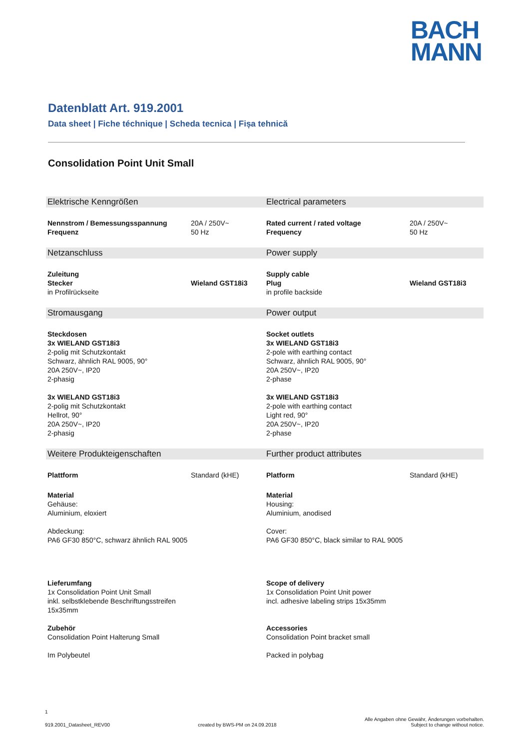BACH
MANN
Datenblatt Art. 919.2001
Data sheet | Fiche téchnique | Scheda tecnica | Fișa tehnică
Consolidation Point Unit Small
| Elektrische Kenngrößen | | Electrical parameters | |
| Nennstrom / Bemessungsspannung Frequenz | 20A / 250V~ 50 Hz | Rated current / rated voltage Frequency | 20A / 250V~ 50 Hz |
| Netzanschluss | | Power supply | |
| Zuleitung Stecker in Profilrückseite | Wieland GST18i3 | Supply cable Plug in profile backside | Wieland GST18i3 |
| Stromausgang | | Power output | |
| Steckdosen 3x WIELAND GST18i3 2-polig mit Schutzkontakt Schwarz, ähnlich RAL 9005, 90° 20A 250V~, IP20 2-phasig 3x WIELAND GST18i3 2-polig mit Schutzkontakt Hellrot, 90° 20A 250V~, IP20 2-phasig | | Socket outlets 3x WIELAND GST18i3 2-pole with earthing contact Schwarz, ähnlich RAL 9005, 90° 20A 250V~, IP20 2-phase 3x WIELAND GST18i3 2-pole with earthing contact Light red, 90° 20A 250V~, IP20 2-phase | |
| Weitere Produkteigenschaften | | Further product attributes | |
| Plattform | Standard (kHE) | Platform | Standard (kHE) |
| Material Gehäuse: Aluminium, eloxiert Abdeckung: PA6 GF30 850°C, schwarz ähnlich RAL 9005 | | Material Housing: Aluminium, anodised Cover: PA6 GF30 850°C, black similar to RAL 9005 | |
| Lieferumfang 1x Consolidation Point Unit Small inkl. selbstklebende Beschriftungsstreifen 15x35mm Zubehör Consolidation Point Halterung Small Im Polybeutel | | Scope of delivery 1x Consolidation Point Unit power incl. adhesive labeling strips 15x35mm Accessories Consolidation Point bracket small Packed in polybag | |
1
919.2001_Datasheet_REV00 created by BWS-PM on 24.09.2018 Alle Angaben ohne Gewähr, Änderungen vorbehalten.
Subject to change without notice.